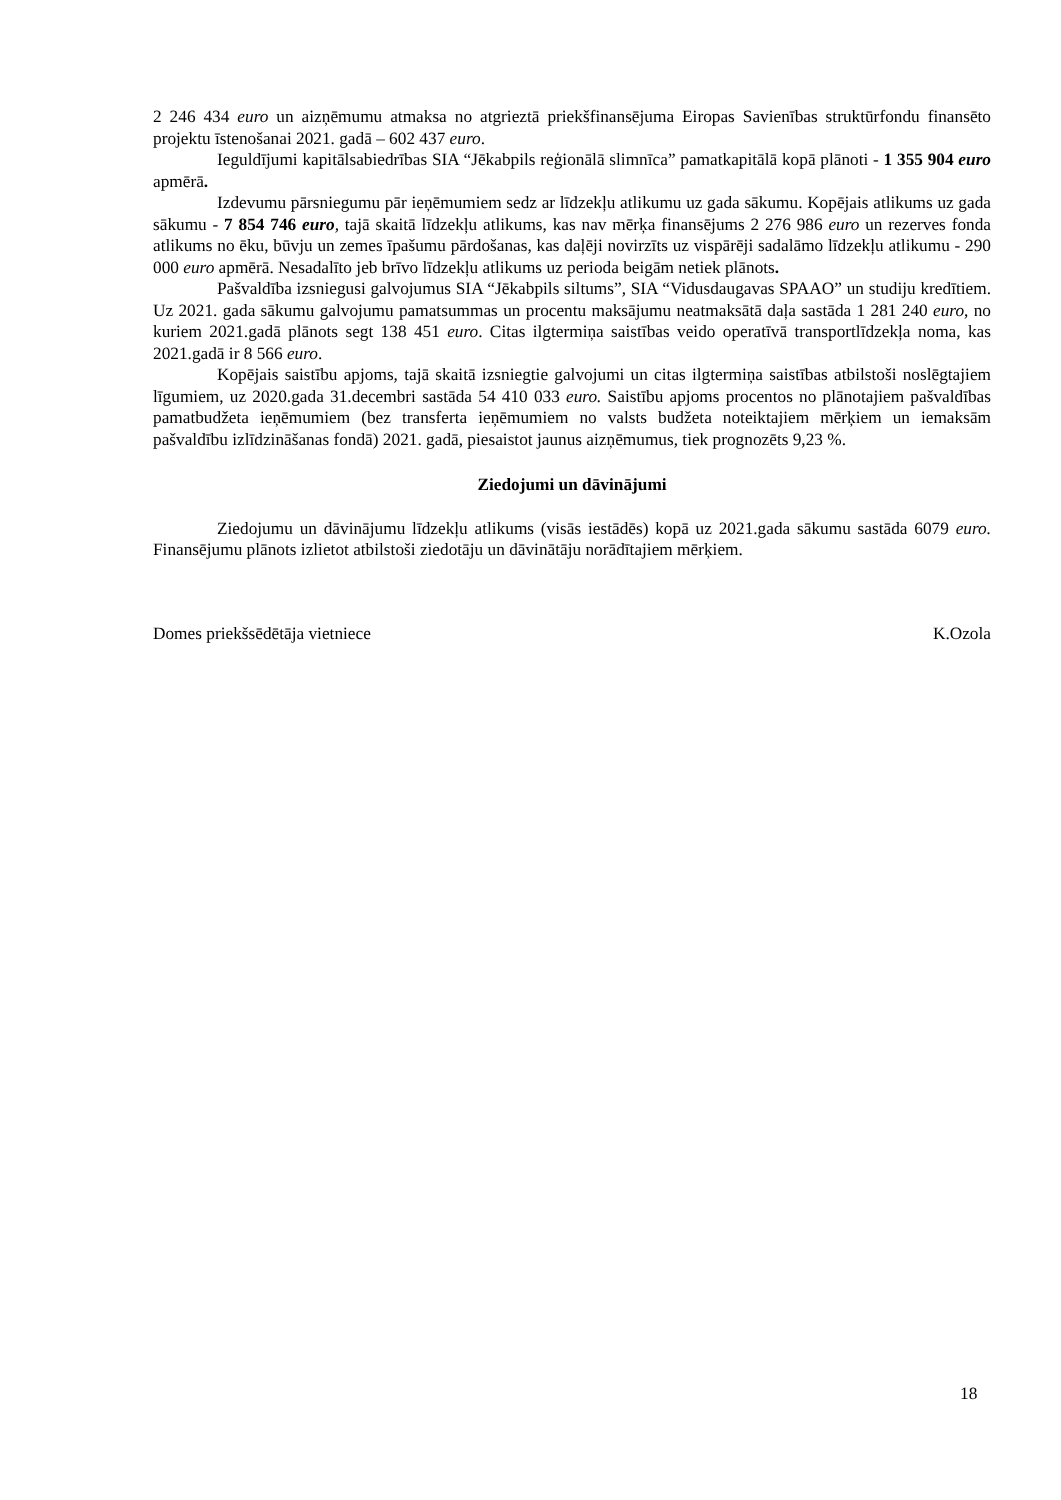2 246 434 euro un aizņēmumu atmaksa no atgrieztā priekšfinansējuma Eiropas Savienības struktūrfondu finansēto projektu īstenošanai 2021. gadā – 602 437 euro.
Ieguldījumi kapitālsabiedrības SIA “Jēkabpils reģionālā slimnīca” pamatkapitālā kopā plānoti - 1 355 904 euro apmērā.
Izdevumu pārsniegumu pār ieņēmumiem sedz ar līdzekļu atlikumu uz gada sākumu. Kopējais atlikums uz gada sākumu - 7 854 746 euro, tajā skaitā līdzekļu atlikums, kas nav mērķa finansējums 2 276 986 euro un rezerves fonda atlikums no ēku, būvju un zemes īpašumu pārdošanas, kas daļēji novirzīts uz vispārēji sadalāmo līdzekļu atlikumu - 290 000 euro apmērā. Nesadalīto jeb brīvo līdzekļu atlikums uz perioda beigām netiek plānots.
Pašvaldība izsniegusi galvojumus SIA “Jēkabpils siltums”, SIA “Vidusdaugavas SPAAO” un studiju kredītiem. Uz 2021. gada sākumu galvojumu pamatsummas un procentu maksājumu neatmaksātā daļa sastāda 1 281 240 euro, no kuriem 2021.gadā plānots segt 138 451 euro. Citas ilgtermiņa saistības veido operatīvā transportlīdzekļa noma, kas 2021.gadā ir 8 566 euro.
Kopējais saistību apjoms, tajā skaitā izsniegtie galvojumi un citas ilgtermiņa saistības atbilstoši noslēgtajiem līgumiem, uz 2020.gada 31.decembri sastāda 54 410 033 euro. Saistību apjoms procentos no plānotajiem pašvaldības pamatbudžeta ieņēmumiem (bez transferta ieņēmumiem no valsts budžeta noteiktajiem mērķiem un iemaksām pašvaldību izlīdzināšanas fondā) 2021. gadā, piesaistot jaunus aizņēmumus, tiek prognozēts 9,23 %.
Ziedojumi un dāvinājumi
Ziedojumu un dāvinājumu līdzekļu atlikums (visās iestādēs) kopā uz 2021.gada sākumu sastāda 6079 euro. Finansējumu plānots izlietot atbilstoši ziedotāju un dāvinātāju norādītajiem mērķiem.
Domes priekšsēdētāja vietniece K.Ozola
18